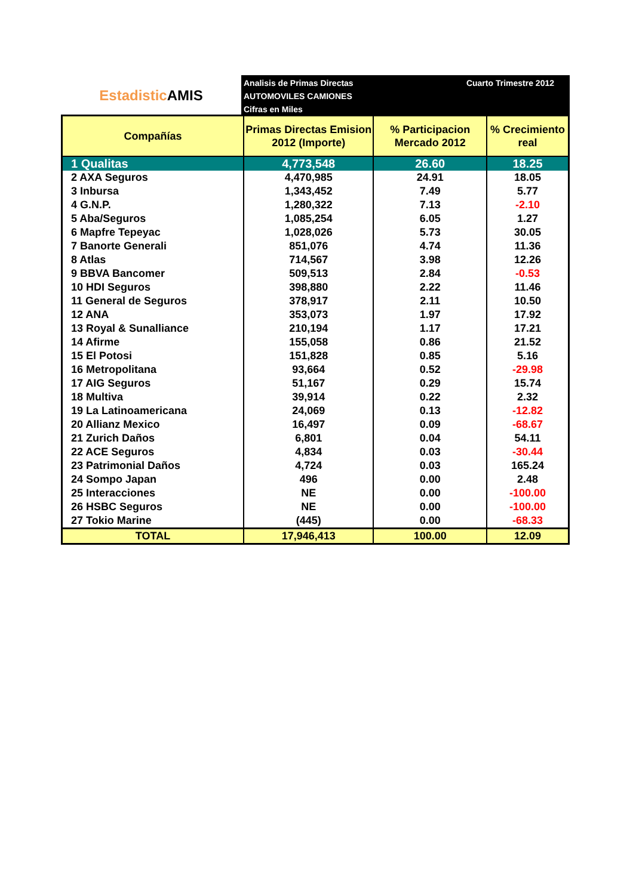Estadistic AMIS
Analisis de Primas Directas
AUTOMOVILES CAMIONES
Cifras en Miles
Cuarto Trimestre 2012
| Compañías | Primas Directas Emision 2012 (Importe) | % Participacion Mercado 2012 | % Crecimiento real |
| --- | --- | --- | --- |
| 1 Qualitas | 4,773,548 | 26.60 | 18.25 |
| 2 AXA Seguros | 4,470,985 | 24.91 | 18.05 |
| 3 Inbursa | 1,343,452 | 7.49 | 5.77 |
| 4 G.N.P. | 1,280,322 | 7.13 | -2.10 |
| 5 Aba/Seguros | 1,085,254 | 6.05 | 1.27 |
| 6 Mapfre Tepeyac | 1,028,026 | 5.73 | 30.05 |
| 7 Banorte Generali | 851,076 | 4.74 | 11.36 |
| 8 Atlas | 714,567 | 3.98 | 12.26 |
| 9 BBVA Bancomer | 509,513 | 2.84 | -0.53 |
| 10 HDI Seguros | 398,880 | 2.22 | 11.46 |
| 11 General de Seguros | 378,917 | 2.11 | 10.50 |
| 12 ANA | 353,073 | 1.97 | 17.92 |
| 13 Royal & Sunalliance | 210,194 | 1.17 | 17.21 |
| 14 Afirme | 155,058 | 0.86 | 21.52 |
| 15 El Potosi | 151,828 | 0.85 | 5.16 |
| 16 Metropolitana | 93,664 | 0.52 | -29.98 |
| 17 AIG Seguros | 51,167 | 0.29 | 15.74 |
| 18 Multiva | 39,914 | 0.22 | 2.32 |
| 19 La Latinoamericana | 24,069 | 0.13 | -12.82 |
| 20 Allianz Mexico | 16,497 | 0.09 | -68.67 |
| 21 Zurich Daños | 6,801 | 0.04 | 54.11 |
| 22 ACE Seguros | 4,834 | 0.03 | -30.44 |
| 23 Patrimonial Daños | 4,724 | 0.03 | 165.24 |
| 24 Sompo Japan | 496 | 0.00 | 2.48 |
| 25 Interacciones | NE | 0.00 | -100.00 |
| 26 HSBC Seguros | NE | 0.00 | -100.00 |
| 27 Tokio Marine | (445) | 0.00 | -68.33 |
| TOTAL | 17,946,413 | 100.00 | 12.09 |